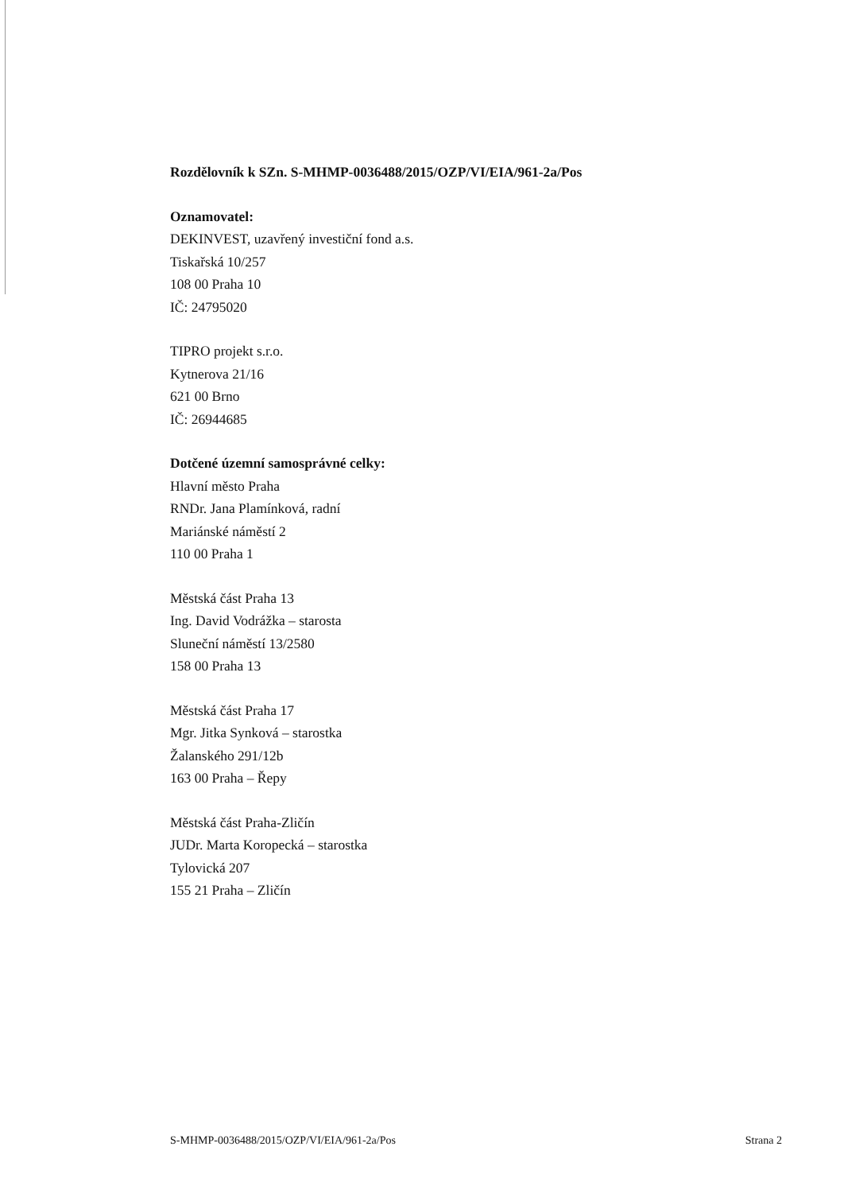Rozdělovník k SZn. S-MHMP-0036488/2015/OZP/VI/EIA/961-2a/Pos
Oznamovatel:
DEKINVEST, uzavřený investiční fond a.s.
Tiskařská 10/257
108 00 Praha 10
IČ: 24795020
TIPRO projekt s.r.o.
Kytnerova 21/16
621 00 Brno
IČ: 26944685
Dotčené územní samosprávné celky:
Hlavní město Praha
RNDr. Jana Plamínková, radní
Mariánské náměstí 2
110 00 Praha 1
Městská část Praha 13
Ing. David Vodrážka – starosta
Sluneční náměstí 13/2580
158 00 Praha 13
Městská část Praha 17
Mgr. Jitka Synková – starostka
Žalanského 291/12b
163 00 Praha – Řepy
Městská část Praha-Zličín
JUDr. Marta Koropecká – starostka
Tylovická 207
155 21 Praha – Zličín
S-MHMP-0036488/2015/OZP/VI/EIA/961-2a/Pos Strana 2